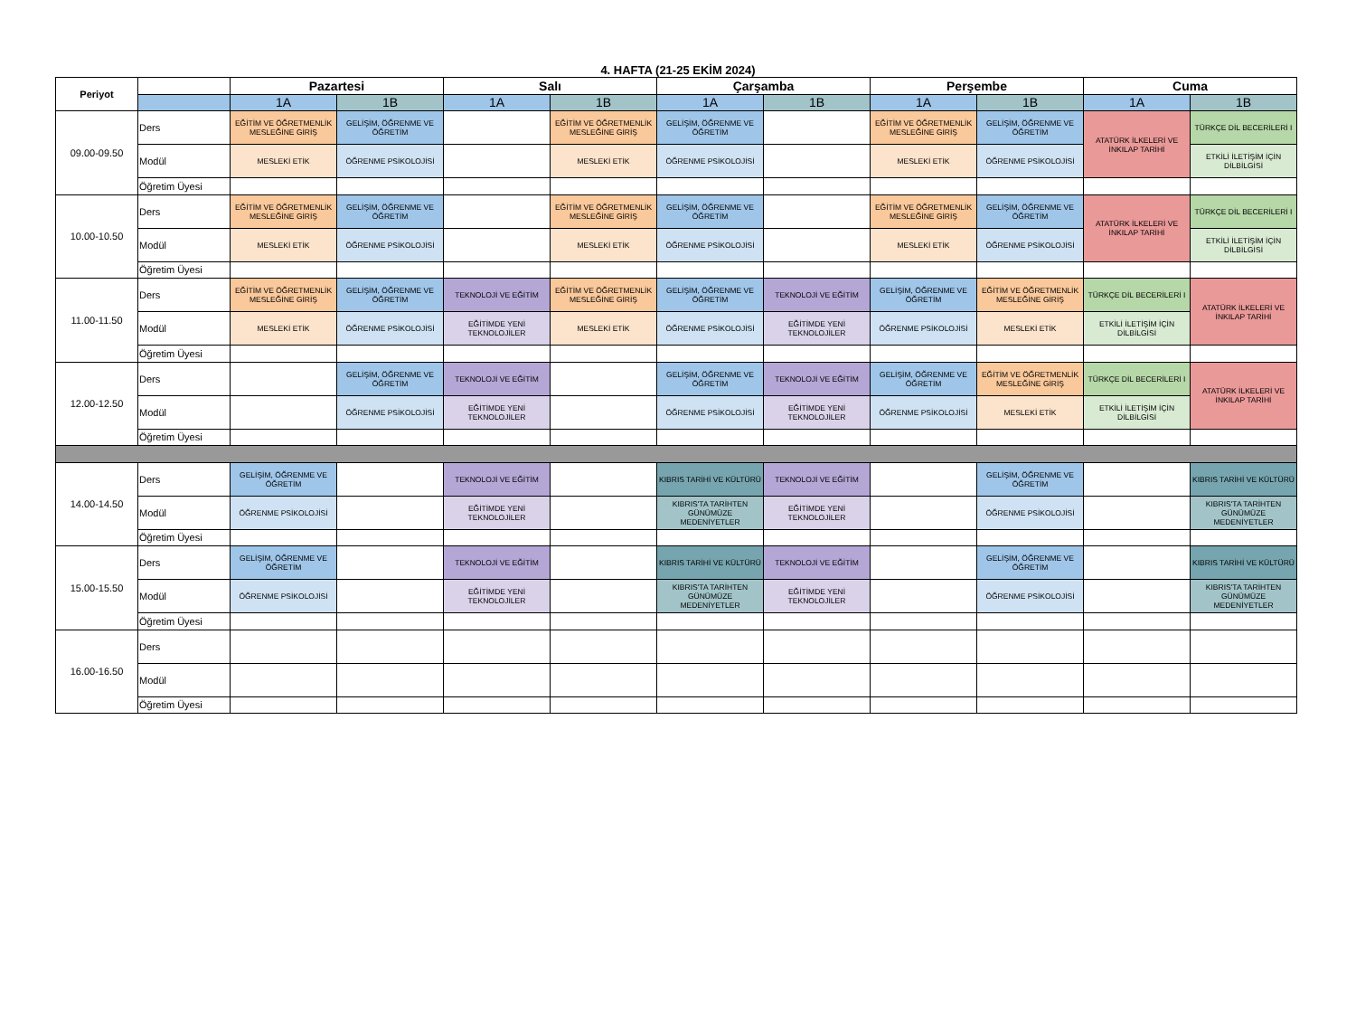4. HAFTA (21-25 EKİM 2024)
| Periyot | | Pazartesi | | Salı | | Çarşamba | | Perşembe | | Cuma | |
| --- | --- | --- | --- | --- | --- | --- | --- | --- | --- | --- | --- |
| | | 1A | 1B | 1A | 1B | 1A | 1B | 1A | 1B | 1A | 1B |
| 09.00-09.50 | Ders | EĞİTİM VE ÖĞRETMENLİK MESLEĞİNE GİRİŞ | GELİŞİM, ÖĞRENME VE ÖĞRETİM | | EĞİTİM VE ÖĞRETMENLİK MESLEĞİNE GİRİŞ | GELİŞİM, ÖĞRENME VE ÖĞRETİM | | EĞİTİM VE ÖĞRETMENLİK MESLEĞİNE GİRİŞ | GELİŞİM, ÖĞRENME VE ÖĞRETİM | ATATÜRK İLKELERİ VE İNKILAP TARİHİ | TÜRKÇE DİL BECERİLERİ I |
| | Modül | MESLEKİ ETİK | ÖĞRENME PSİKOLOJİSİ | | MESLEKİ ETİK | ÖĞRENME PSİKOLOJİSİ | | MESLEKİ ETİK | ÖĞRENME PSİKOLOJİSİ | | ETKİLİ İLETİŞİM İÇİN DİLBİLGİSİ |
| | Öğretim Üyesi | | | | | | | | | | |
| 10.00-10.50 | Ders | EĞİTİM VE ÖĞRETMENLİK MESLEĞİNE GİRİŞ | GELİŞİM, ÖĞRENME VE ÖĞRETİM | | EĞİTİM VE ÖĞRETMENLİK MESLEĞİNE GİRİŞ | GELİŞİM, ÖĞRENME VE ÖĞRETİM | | EĞİTİM VE ÖĞRETMENLİK MESLEĞİNE GİRİŞ | GELİŞİM, ÖĞRENME VE ÖĞRETİM | ATATÜRK İLKELERİ VE İNKILAP TARİHİ | TÜRKÇE DİL BECERİLERİ I |
| | Modül | MESLEKİ ETİK | ÖĞRENME PSİKOLOJİSİ | | MESLEKİ ETİK | ÖĞRENME PSİKOLOJİSİ | | MESLEKİ ETİK | ÖĞRENME PSİKOLOJİSİ | | ETKİLİ İLETİŞİM İÇİN DİLBİLGİSİ |
| | Öğretim Üyesi | | | | | | | | | | |
| 11.00-11.50 | Ders | EĞİTİM VE ÖĞRETMENLİK MESLEĞİNE GİRİŞ | GELİŞİM, ÖĞRENME VE ÖĞRETİM | TEKNOLOJİ VE EĞİTİM | EĞİTİM VE ÖĞRETMENLİK MESLEĞİNE GİRİŞ | GELİŞİM, ÖĞRENME VE ÖĞRETİM | TEKNOLOJİ VE EĞİTİM | GELİŞİM, ÖĞRENME VE ÖĞRETİM | EĞİTİM VE ÖĞRETMENLİK MESLEĞİNE GİRİŞ | TÜRKÇE DİL BECERİLERİ I | ATATÜRK İLKELERİ VE İNKILAP TARİHİ |
| | Modül | MESLEKİ ETİK | ÖĞRENME PSİKOLOJİSİ | EĞİTİMDE YENİ TEKNOLOJİLER | MESLEKİ ETİK | ÖĞRENME PSİKOLOJİSİ | EĞİTİMDE YENİ TEKNOLOJİLER | ÖĞRENME PSİKOLOJİSİ | MESLEKİ ETİK | ETKİLİ İLETİŞİM İÇİN DİLBİLGİSİ | |
| | Öğretim Üyesi | | | | | | | | | | |
| 12.00-12.50 | Ders | | GELİŞİM, ÖĞRENME VE ÖĞRETİM | TEKNOLOJİ VE EĞİTİM | | GELİŞİM, ÖĞRENME VE ÖĞRETİM | TEKNOLOJİ VE EĞİTİM | GELİŞİM, ÖĞRENME VE ÖĞRETİM | EĞİTİM VE ÖĞRETMENLİK MESLEĞİNE GİRİŞ | TÜRKÇE DİL BECERİLERİ I | ATATÜRK İLKELERİ VE İNKILAP TARİHİ |
| | Modül | | ÖĞRENME PSİKOLOJİSİ | EĞİTİMDE YENİ TEKNOLOJİLER | | ÖĞRENME PSİKOLOJİSİ | EĞİTİMDE YENİ TEKNOLOJİLER | ÖĞRENME PSİKOLOJİSİ | MESLEKİ ETİK | ETKİLİ İLETİŞİM İÇİN DİLBİLGİSİ | |
| | Öğretim Üyesi | | | | | | | | | | |
| 14.00-14.50 | Ders | GELİŞİM, ÖĞRENME VE ÖĞRETİM | | TEKNOLOJİ VE EĞİTİM | | KIBRIS TARİHİ VE KÜLTÜRÜ | TEKNOLOJİ VE EĞİTİM | | GELİŞİM, ÖĞRENME VE ÖĞRETİM | | KIBRIS TARİHİ VE KÜLTÜRÜ |
| | Modül | ÖĞRENME PSİKOLOJİSİ | | EĞİTİMDE YENİ TEKNOLOJİLER | | KIBRIS'TA TARİHTEN GÜNÜMÜZE MEDENİYETLER | EĞİTİMDE YENİ TEKNOLOJİLER | | ÖĞRENME PSİKOLOJİSİ | | KIBRIS'TA TARİHTEN GÜNÜMÜZE MEDENİYETLER |
| | Öğretim Üyesi | | | | | | | | | | |
| 15.00-15.50 | Ders | GELİŞİM, ÖĞRENME VE ÖĞRETİM | | TEKNOLOJİ VE EĞİTİM | | KIBRIS TARİHİ VE KÜLTÜRÜ | TEKNOLOJİ VE EĞİTİM | | GELİŞİM, ÖĞRENME VE ÖĞRETİM | | KIBRIS TARİHİ VE KÜLTÜRÜ |
| | Modül | ÖĞRENME PSİKOLOJİSİ | | EĞİTİMDE YENİ TEKNOLOJİLER | | KIBRIS'TA TARİHTEN GÜNÜMÜZE MEDENİYETLER | EĞİTİMDE YENİ TEKNOLOJİLER | | ÖĞRENME PSİKOLOJİSİ | | KIBRIS'TA TARİHTEN GÜNÜMÜZE MEDENİYETLER |
| | Öğretim Üyesi | | | | | | | | | | |
| 16.00-16.50 | Ders | | | | | | | | | | |
| | Modül | | | | | | | | | | |
| | Öğretim Üyesi | | | | | | | | | | |